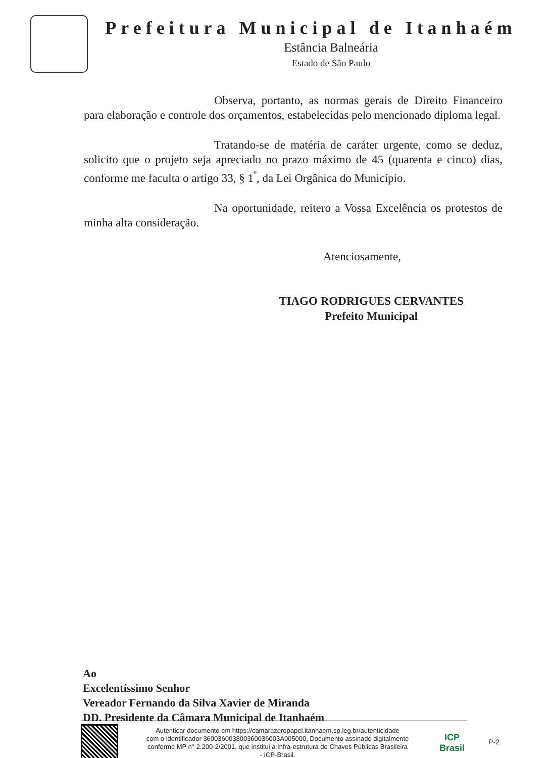Prefeitura Municipal de Itanhaém
Estância Balneária
Estado de São Paulo
Observa, portanto, as normas gerais de Direito Financeiro para elaboração e controle dos orçamentos, estabelecidas pelo mencionado diploma legal.
Tratando-se de matéria de caráter urgente, como se deduz, solicito que o projeto seja apreciado no prazo máximo de 45 (quarenta e cinco) dias, conforme me faculta o artigo 33, § 1<sup>º</sup>, da Lei Orgânica do Município.
Na oportunidade, reitero a Vossa Excelência os protestos de minha alta consideração.
Atenciosamente,
TIAGO RODRIGUES CERVANTES
Prefeito Municipal
Ao
Excelentíssimo Senhor
Vereador Fernando da Silva Xavier de Miranda
DD. Presidente da Câmara Municipal de Itanhaém
Autenticar documento em https://camarazeropapel.itanhaem.sp.leg.br/autenticidade
com o identificador 360036003800360036003A005000, Documento assinado digitalmente
conforme MP n° 2.200-2/2001, que institui a Infra-estrutura de Chaves Públicas Brasileira
- ICP-Brasil.
ICP
Brasil
P-2